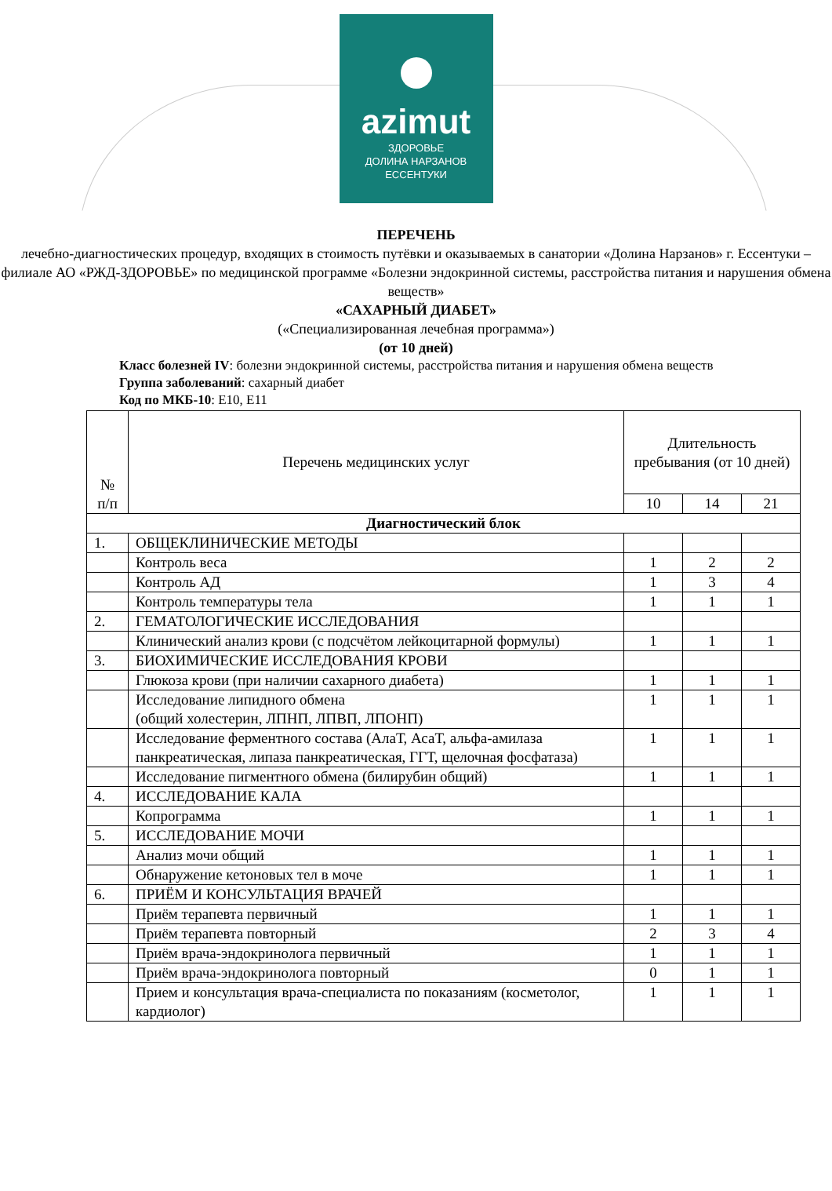azimut
ЗДОРОВЬЕ
ДОЛИНА НАРЗАНОВ
ЕССЕНТУКИ
ПЕРЕЧЕНЬ
лечебно-диагностических процедур, входящих в стоимость путёвки и оказываемых в санатории «Долина Нарзанов» г. Ессентуки – филиале АО «РЖД-ЗДОРОВЬЕ» по медицинской программе «Болезни эндокринной системы, расстройства питания и нарушения обмена веществ»
«САХАРНЫЙ ДИАБЕТ»
(«Специализированная лечебная программа»)
(от 10 дней)
Класс болезней IV: болезни эндокринной системы, расстройства питания и нарушения обмена веществ
Группа заболеваний: сахарный диабет
Код по МКБ-10: E10, E11
| № п/п | Перечень медицинских услуг | Длительность пребывания (от 10 дней) | | |
| --- | --- | --- | --- | --- |
| | | 10 | 14 | 21 |
| Диагностический блок | | | | |
| 1. | ОБЩЕКЛИНИЧЕСКИЕ МЕТОДЫ | | | |
| | Контроль веса | 1 | 2 | 2 |
| | Контроль АД | 1 | 3 | 4 |
| | Контроль температуры тела | 1 | 1 | 1 |
| 2. | ГЕМАТОЛОГИЧЕСКИЕ ИССЛЕДОВАНИЯ | | | |
| | Клинический анализ крови (с подсчётом лейкоцитарной формулы) | 1 | 1 | 1 |
| 3. | БИОХИМИЧЕСКИЕ ИССЛЕДОВАНИЯ КРОВИ | | | |
| | Глюкоза крови (при наличии сахарного диабета) | 1 | 1 | 1 |
| | Исследование липидного обмена (общий холестерин, ЛПНП, ЛПВП, ЛПОНП) | 1 | 1 | 1 |
| | Исследование ферментного состава (АлаТ, АсаТ, альфа-амилаза панкреатическая, липаза панкреатическая, ГГТ, щелочная фосфатаза) | 1 | 1 | 1 |
| | Исследование пигментного обмена (билирубин общий) | 1 | 1 | 1 |
| 4. | ИССЛЕДОВАНИЕ КАЛА | | | |
| | Копрограмма | 1 | 1 | 1 |
| 5. | ИССЛЕДОВАНИЕ МОЧИ | | | |
| | Анализ мочи общий | 1 | 1 | 1 |
| | Обнаружение кетоновых тел в моче | 1 | 1 | 1 |
| 6. | ПРИЁМ И КОНСУЛЬТАЦИЯ ВРАЧЕЙ | | | |
| | Приём терапевта первичный | 1 | 1 | 1 |
| | Приём терапевта повторный | 2 | 3 | 4 |
| | Приём врача-эндокринолога первичный | 1 | 1 | 1 |
| | Приём врача-эндокринолога повторный | 0 | 1 | 1 |
| | Прием и консультация врача-специалиста по показаниям (косметолог, кардиолог) | 1 | 1 | 1 |